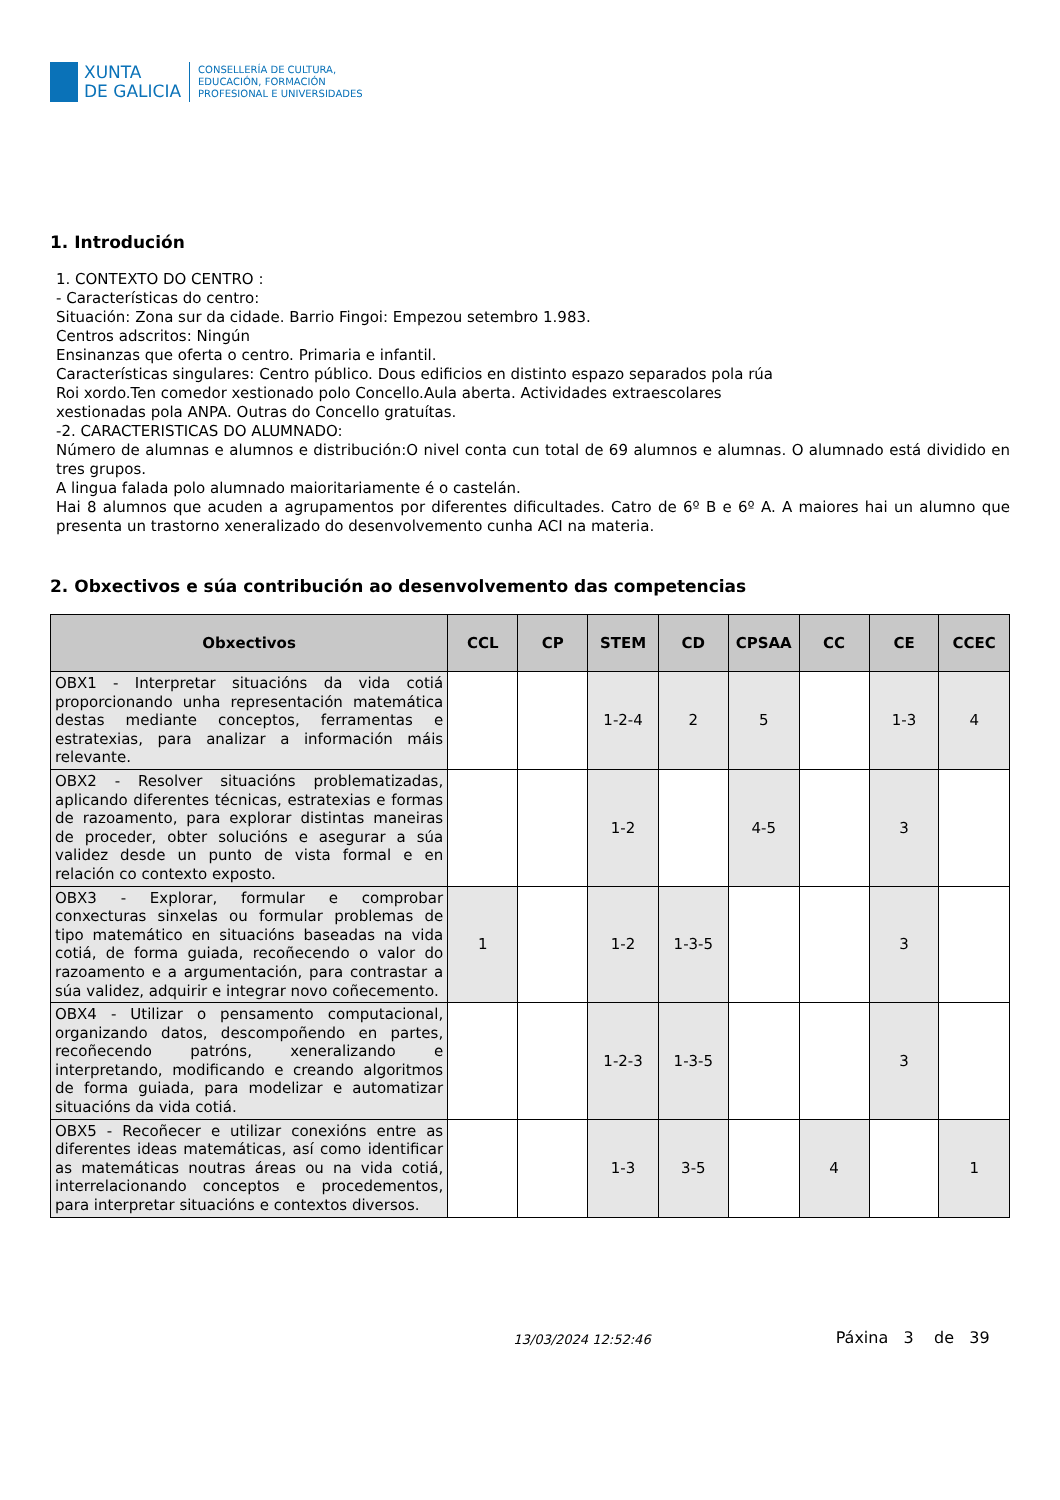XUNTA
DE GALICIA
CONSELLERÍA DE CULTURA,
EDUCACIÓN, FORMACIÓN
PROFESIONAL E UNIVERSIDADES
1. Introdución
1. CONTEXTO DO CENTRO :
- Características do centro:
Situación: Zona sur da cidade. Barrio Fingoi: Empezou setembro 1.983.
Centros adscritos: Ningún
Ensinanzas que oferta o centro. Primaria e infantil.
Características singulares: Centro público. Dous edificios en distinto espazo separados pola rúa
Roi xordo.Ten comedor xestionado polo Concello.Aula aberta. Actividades extraescolares
xestionadas pola ANPA. Outras do Concello gratuítas.
-2. CARACTERISTICAS DO ALUMNADO:
Número de alumnas e alumnos e distribución:O nivel conta cun total de 69 alumnos e alumnas. O alumnado está dividido en tres grupos.
A lingua falada polo alumnado maioritariamente é o castelán.
Hai 8 alumnos que acuden a agrupamentos por diferentes dificultades. Catro de 6º B e 6º A. A maiores hai un alumno que presenta un trastorno xeneralizado do desenvolvemento cunha ACI na materia.
2. Obxectivos e súa contribución ao desenvolvemento das competencias
| Obxectivos | CCL | CP | STEM | CD | CPSAA | CC | CE | CCEC |
| --- | --- | --- | --- | --- | --- | --- | --- | --- |
| OBX1 - Interpretar situacións da vida cotiá proporcionando unha representación matemática destas mediante conceptos, ferramentas e estratexias, para analizar a información máis relevante. | | | 1-2-4 | 2 | 5 | | 1-3 | 4 |
| OBX2 - Resolver situacións problematizadas, aplicando diferentes técnicas, estratexias e formas de razoamento, para explorar distintas maneiras de proceder, obter solucións e asegurar a súa validez desde un punto de vista formal e en relación co contexto exposto. | | | 1-2 | | 4-5 | | 3 | |
| OBX3 - Explorar, formular e comprobar conxecturas sinxelas ou formular problemas de tipo matemático en situacións baseadas na vida cotiá, de forma guiada, recoñecendo o valor do razoamento e a argumentación, para contrastar a súa validez, adquirir e integrar novo coñecemento. | 1 | | 1-2 | 1-3-5 | | | 3 | |
| OBX4 - Utilizar o pensamento computacional, organizando datos, descompoñendo en partes, recoñecendo patróns, xeneralizando e interpretando, modificando e creando algoritmos de forma guiada, para modelizar e automatizar situacións da vida cotiá. | | | 1-2-3 | 1-3-5 | | | 3 | |
| OBX5 - Recoñecer e utilizar conexións entre as diferentes ideas matemáticas, así como identificar as matemáticas noutras áreas ou na vida cotiá, interrelacionando conceptos e procedementos, para interpretar situacións e contextos diversos. | | | 1-3 | 3-5 | | 4 | | 1 |
13/03/2024 12:52:46 Páxina 3 de 39